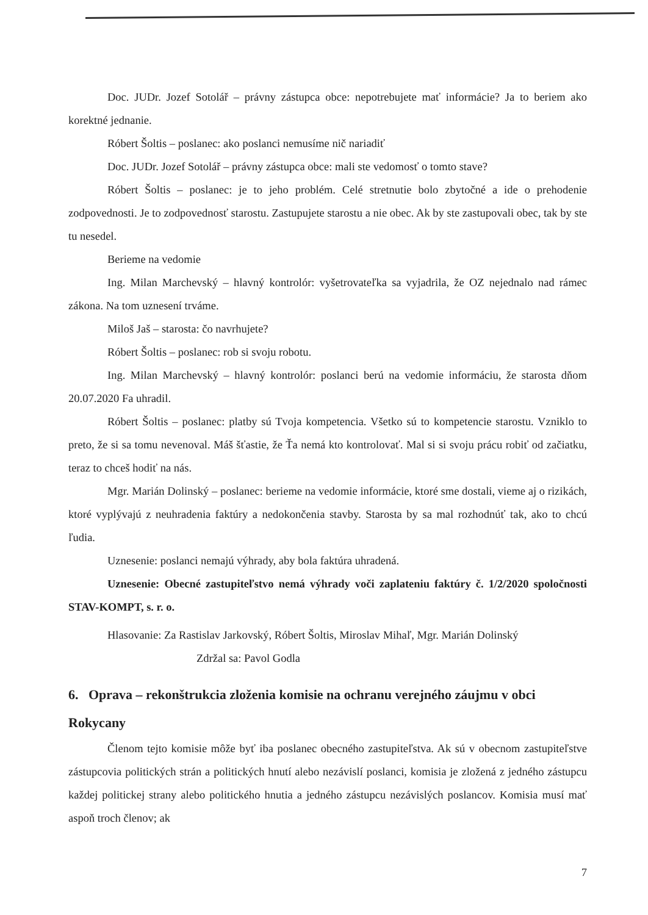Doc. JUDr. Jozef Sotolář – právny zástupca obce: nepotrebujete mať informácie? Ja to beriem ako korektné jednanie.
Róbert Šoltis – poslanec: ako poslanci nemusíme nič nariadiť
Doc. JUDr. Jozef Sotolář – právny zástupca obce: mali ste vedomosť o tomto stave?
Róbert Šoltis – poslanec: je to jeho problém. Celé stretnutie bolo zbytočné a ide o prehodenie zodpovednosti. Je to zodpovednosť starostu. Zastupujete starostu a nie obec. Ak by ste zastupovali obec, tak by ste tu nesedel.
Berieme na vedomie
Ing. Milan Marchevský – hlavný kontrolór: vyšetrovateľka sa vyjadrila, že OZ nejednalo nad rámec zákona. Na tom uznesení trváme.
Miloš Jaš – starosta: čo navrhujete?
Róbert Šoltis – poslanec: rob si svoju robotu.
Ing. Milan Marchevský – hlavný kontrolór: poslanci berú na vedomie informáciu, že starosta dňom 20.07.2020 Fa uhradil.
Róbert Šoltis – poslanec: platby sú Tvoja kompetencia. Všetko sú to kompetencie starostu. Vzniklo to preto, že si sa tomu nevenoval. Máš šťastie, že Ťa nemá kto kontrolovať. Mal si si svoju prácu robiť od začiatku, teraz to chceš hodiť na nás.
Mgr. Marián Dolinský – poslanec: berieme na vedomie informácie, ktoré sme dostali, vieme aj o rizikách, ktoré vyplývajú z neuhradenia faktúry a nedokončenia stavby. Starosta by sa mal rozhodnúť tak, ako to chcú ľudia.
Uznesenie: poslanci nemajú výhrady, aby bola faktúra uhradená.
Uznesenie: Obecné zastupiteľstvo nemá výhrady voči zaplateniu faktúry č. 1/2/2020 spoločnosti STAV-KOMPT, s. r. o.
Hlasovanie: Za Rastislav Jarkovský, Róbert Šoltis, Miroslav Mihaľ, Mgr. Marián Dolinský
Zdržal sa: Pavol Godla
6. Oprava – rekonštrukcia zloženia komisie na ochranu verejného záujmu v obci Rokycany
Členom tejto komisie môže byť iba poslanec obecného zastupiteľstva. Ak sú v obecnom zastupiteľstve zástupcovia politických strán a politických hnutí alebo nezávislí poslanci, komisia je zložená z jedného zástupcu každej politickej strany alebo politického hnutia a jedného zástupcu nezávislých poslancov. Komisia musí mať aspoň troch členov; ak
7